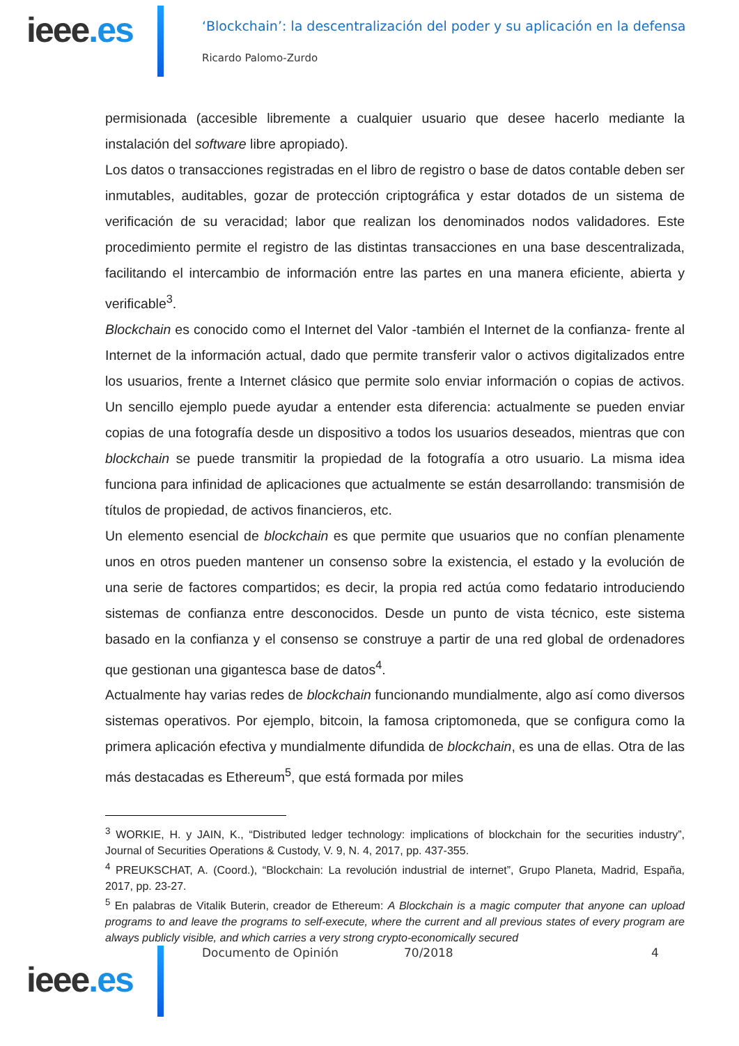ieee.es
‘Blockchain’: la descentralización del poder y su aplicación en la defensa
Ricardo Palomo-Zurdo
permisionada (accesible libremente a cualquier usuario que desee hacerlo mediante la instalación del software libre apropiado).
Los datos o transacciones registradas en el libro de registro o base de datos contable deben ser inmutables, auditables, gozar de protección criptográfica y estar dotados de un sistema de verificación de su veracidad; labor que realizan los denominados nodos validadores. Este procedimiento permite el registro de las distintas transacciones en una base descentralizada, facilitando el intercambio de información entre las partes en una manera eficiente, abierta y verificable<sup>3</sup>.
Blockchain es conocido como el Internet del Valor -también el Internet de la confianza- frente al Internet de la información actual, dado que permite transferir valor o activos digitalizados entre los usuarios, frente a Internet clásico que permite solo enviar información o copias de activos. Un sencillo ejemplo puede ayudar a entender esta diferencia: actualmente se pueden enviar copias de una fotografía desde un dispositivo a todos los usuarios deseados, mientras que con blockchain se puede transmitir la propiedad de la fotografía a otro usuario. La misma idea funciona para infinidad de aplicaciones que actualmente se están desarrollando: transmisión de títulos de propiedad, de activos financieros, etc.
Un elemento esencial de blockchain es que permite que usuarios que no confían plenamente unos en otros pueden mantener un consenso sobre la existencia, el estado y la evolución de una serie de factores compartidos; es decir, la propia red actúa como fedatario introduciendo sistemas de confianza entre desconocidos. Desde un punto de vista técnico, este sistema basado en la confianza y el consenso se construye a partir de una red global de ordenadores que gestionan una gigantesca base de datos<sup>4</sup>.
Actualmente hay varias redes de blockchain funcionando mundialmente, algo así como diversos sistemas operativos. Por ejemplo, bitcoin, la famosa criptomoneda, que se configura como la primera aplicación efectiva y mundialmente difundida de blockchain, es una de ellas. Otra de las más destacadas es Ethereum<sup>5</sup>, que está formada por miles
<sup>3</sup> WORKIE, H. y JAIN, K., “Distributed ledger technology: implications of blockchain for the securities industry”, Journal of Securities Operations & Custody, V. 9, N. 4, 2017, pp. 437-355.
<sup>4</sup> PREUKSCHAT, A. (Coord.), “Blockchain: La revolución industrial de internet”, Grupo Planeta, Madrid, España, 2017, pp. 23-27.
<sup>5</sup> En palabras de Vitalik Buterin, creador de Ethereum: A Blockchain is a magic computer that anyone can upload programs to and leave the programs to self-execute, where the current and all previous states of every program are always publicly visible, and which carries a very strong crypto-economically secured
ieee.es
Documento de Opinión 70/2018 4